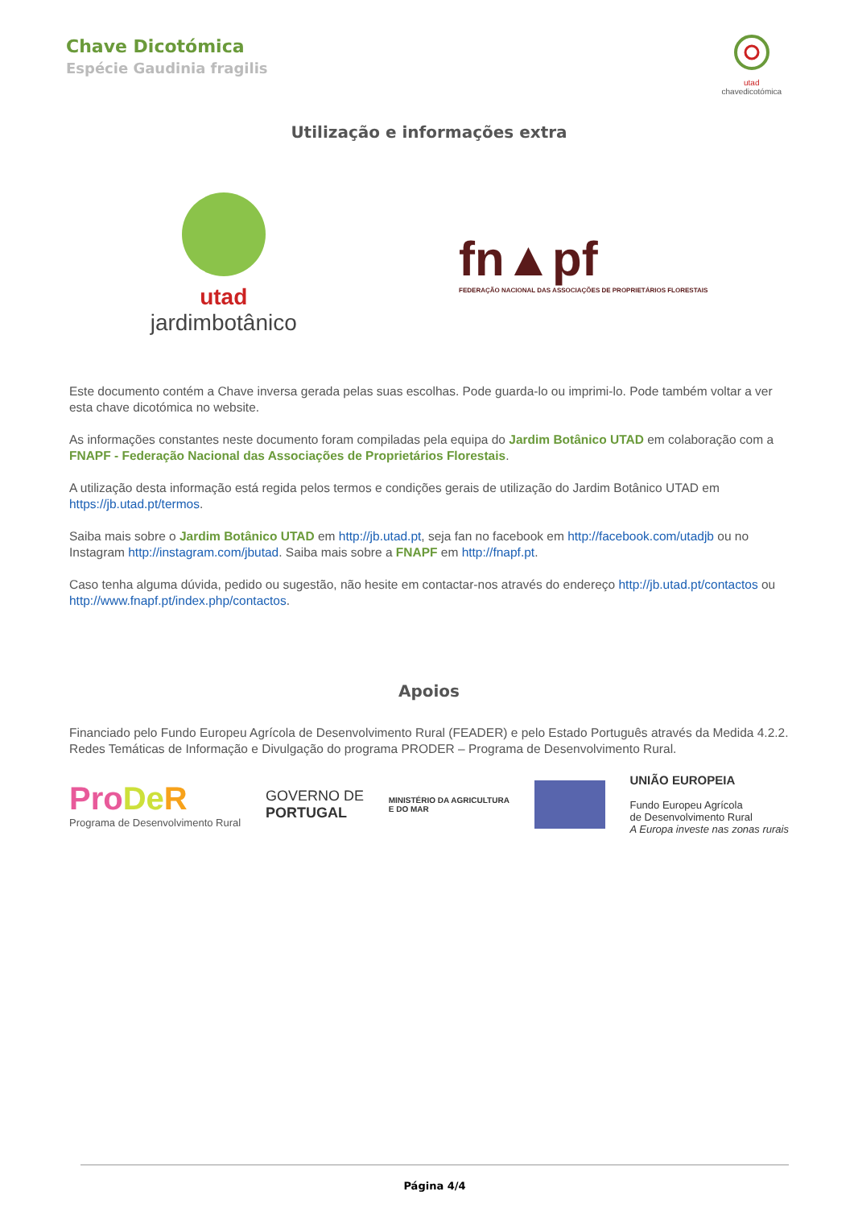Chave Dicotómica
Espécie Gaudinia fragilis
utad
chavedicotómica
Utilização e informações extra
utad
jardimbotânico
fn▲pf
FEDERAÇÃO NACIONAL DAS ASSOCIAÇÕES DE PROPRIETÁRIOS FLORESTAIS
Este documento contém a Chave inversa gerada pelas suas escolhas. Pode guarda-lo ou imprimi-lo. Pode também voltar a ver esta chave dicotómica no website.
As informações constantes neste documento foram compiladas pela equipa do Jardim Botânico UTAD em colaboração com a FNAPF - Federação Nacional das Associações de Proprietários Florestais.
A utilização desta informação está regida pelos termos e condições gerais de utilização do Jardim Botânico UTAD em https://jb.utad.pt/termos.
Saiba mais sobre o Jardim Botânico UTAD em http://jb.utad.pt, seja fan no facebook em http://facebook.com/utadjb ou no Instagram http://instagram.com/jbutad. Saiba mais sobre a FNAPF em http://fnapf.pt.
Caso tenha alguma dúvida, pedido ou sugestão, não hesite em contactar-nos através do endereço http://jb.utad.pt/contactos ou http://www.fnapf.pt/index.php/contactos.
Apoios
Financiado pelo Fundo Europeu Agrícola de Desenvolvimento Rural (FEADER) e pelo Estado Português através da Medida 4.2.2. Redes Temáticas de Informação e Divulgação do programa PRODER – Programa de Desenvolvimento Rural.
Pro De R
Programa de Desenvolvimento Rural
GOVERNO DE
PORTUGAL
MINISTÉRIO DA AGRICULTURA
E DO MAR
UNIÃO EUROPEIA
Fundo Europeu Agrícola
de Desenvolvimento Rural
A Europa investe nas zonas rurais
Página 4/4